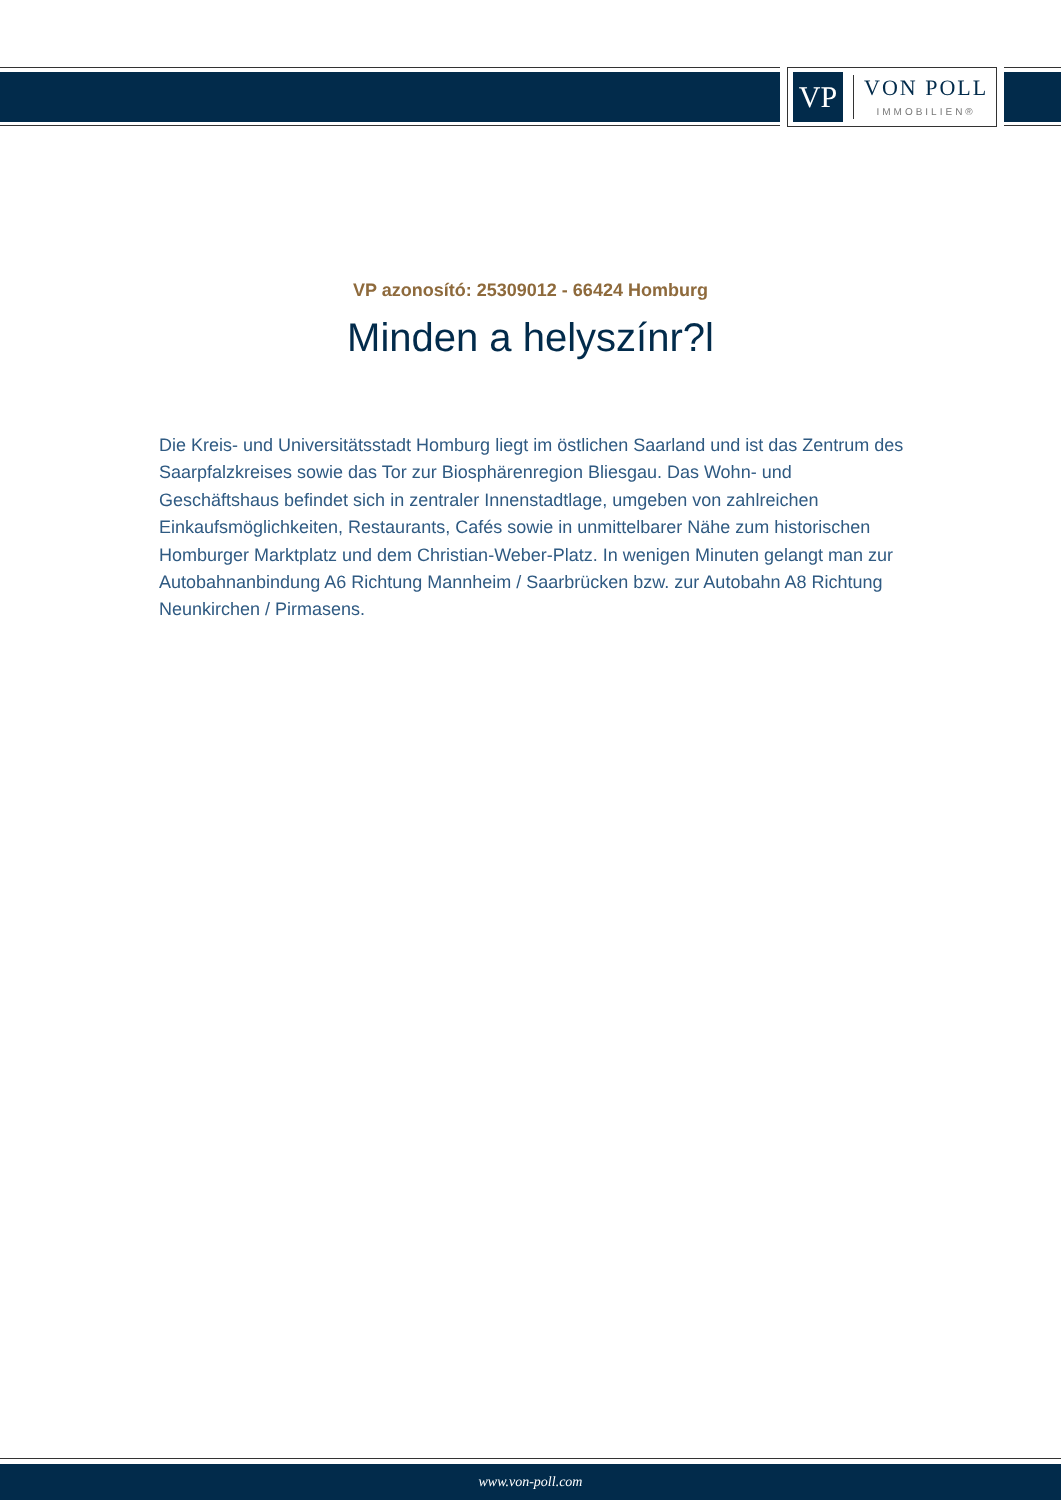VP
VON POLL
IMMOBILIEN®
VP azonosító: 25309012 - 66424 Homburg
Minden a helyszínr?l
Die Kreis- und Universitätsstadt Homburg liegt im östlichen Saarland und ist das Zentrum des Saarpfalzkreises sowie das Tor zur Biosphärenregion Bliesgau. Das Wohn- und Geschäftshaus befindet sich in zentraler Innenstadtlage, umgeben von zahlreichen Einkaufsmöglichkeiten, Restaurants, Cafés sowie in unmittelbarer Nähe zum historischen Homburger Marktplatz und dem Christian-Weber-Platz. In wenigen Minuten gelangt man zur Autobahnanbindung A6 Richtung Mannheim / Saarbrücken bzw. zur Autobahn A8 Richtung Neunkirchen / Pirmasens.
www.von-poll.com